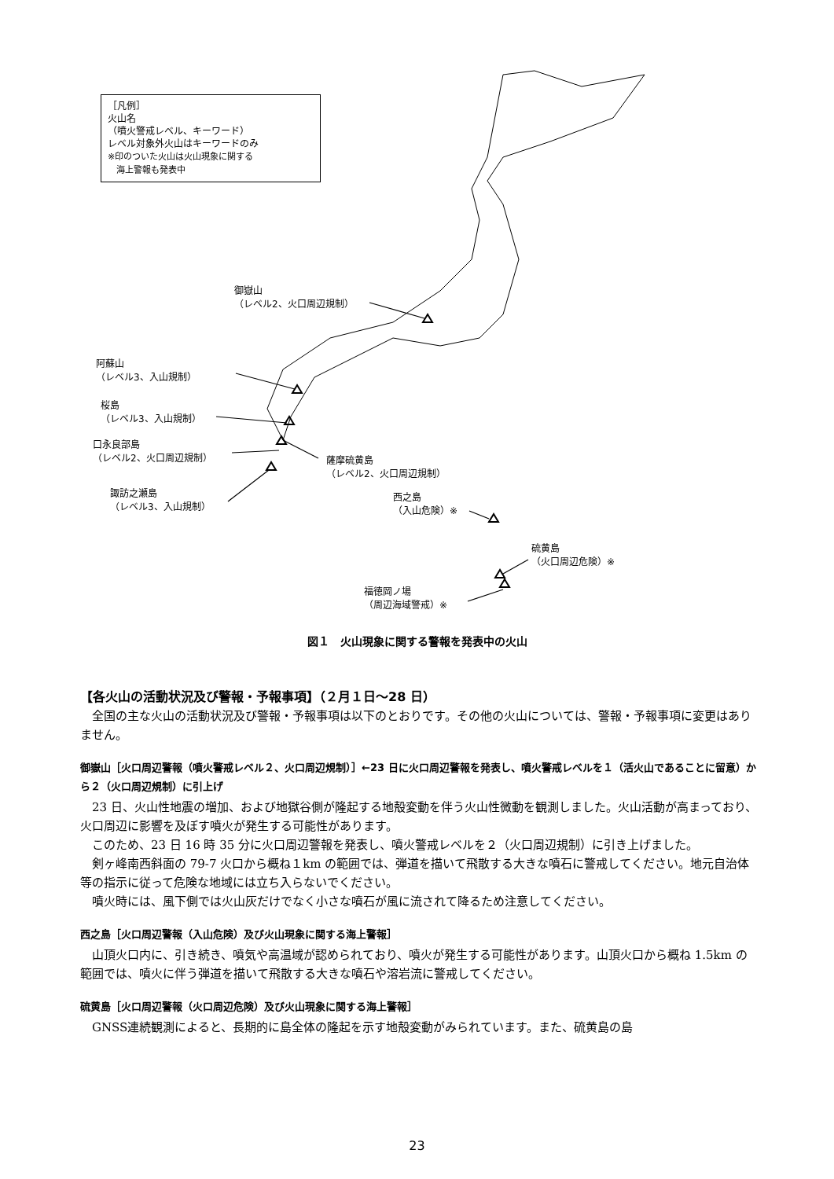［凡例］
火山名
（噴火警戒レベル、キーワード）
レベル対象外火山はキーワードのみ
※印のついた火山は火山現象に関する
　海上警報も発表中
御嶽山
（レベル2、火口周辺規制）
阿蘇山
（レベル3、入山規制）
桜島
（レベル3、入山規制）
口永良部島
（レベル2、火口周辺規制）
薩摩硫黄島
（レベル2、火口周辺規制）
諏訪之瀬島
（レベル3、入山規制）
西之島
（入山危険）※
硫黄島
（火口周辺危険）※
福徳岡ノ場
（周辺海域警戒）※
図１　火山現象に関する警報を発表中の火山
【各火山の活動状況及び警報・予報事項】（２月１日～28 日）
全国の主な火山の活動状況及び警報・予報事項は以下のとおりです。その他の火山については、警報・予報事項に変更はありません。
御嶽山［火口周辺警報（噴火警戒レベル２、火口周辺規制）］←23 日に火口周辺警報を発表し、噴火警戒レベルを１（活火山であることに留意）から２（火口周辺規制）に引上げ
23 日、火山性地震の増加、および地獄谷側が隆起する地殻変動を伴う火山性微動を観測しました。火山活動が高まっており、火口周辺に影響を及ぼす噴火が発生する可能性があります。
このため、23 日 16 時 35 分に火口周辺警報を発表し、噴火警戒レベルを２（火口周辺規制）に引き上げました。
剣ヶ峰南西斜面の 79-7 火口から概ね１km の範囲では、弾道を描いて飛散する大きな噴石に警戒してください。地元自治体等の指示に従って危険な地域には立ち入らないでください。
噴火時には、風下側では火山灰だけでなく小さな噴石が風に流されて降るため注意してください。
西之島［火口周辺警報（入山危険）及び火山現象に関する海上警報］
山頂火口内に、引き続き、噴気や高温域が認められており、噴火が発生する可能性があります。山頂火口から概ね 1.5km の範囲では、噴火に伴う弾道を描いて飛散する大きな噴石や溶岩流に警戒してください。
硫黄島［火口周辺警報（火口周辺危険）及び火山現象に関する海上警報］
GNSS連続観測によると、長期的に島全体の隆起を示す地殻変動がみられています。また、硫黄島の島
23